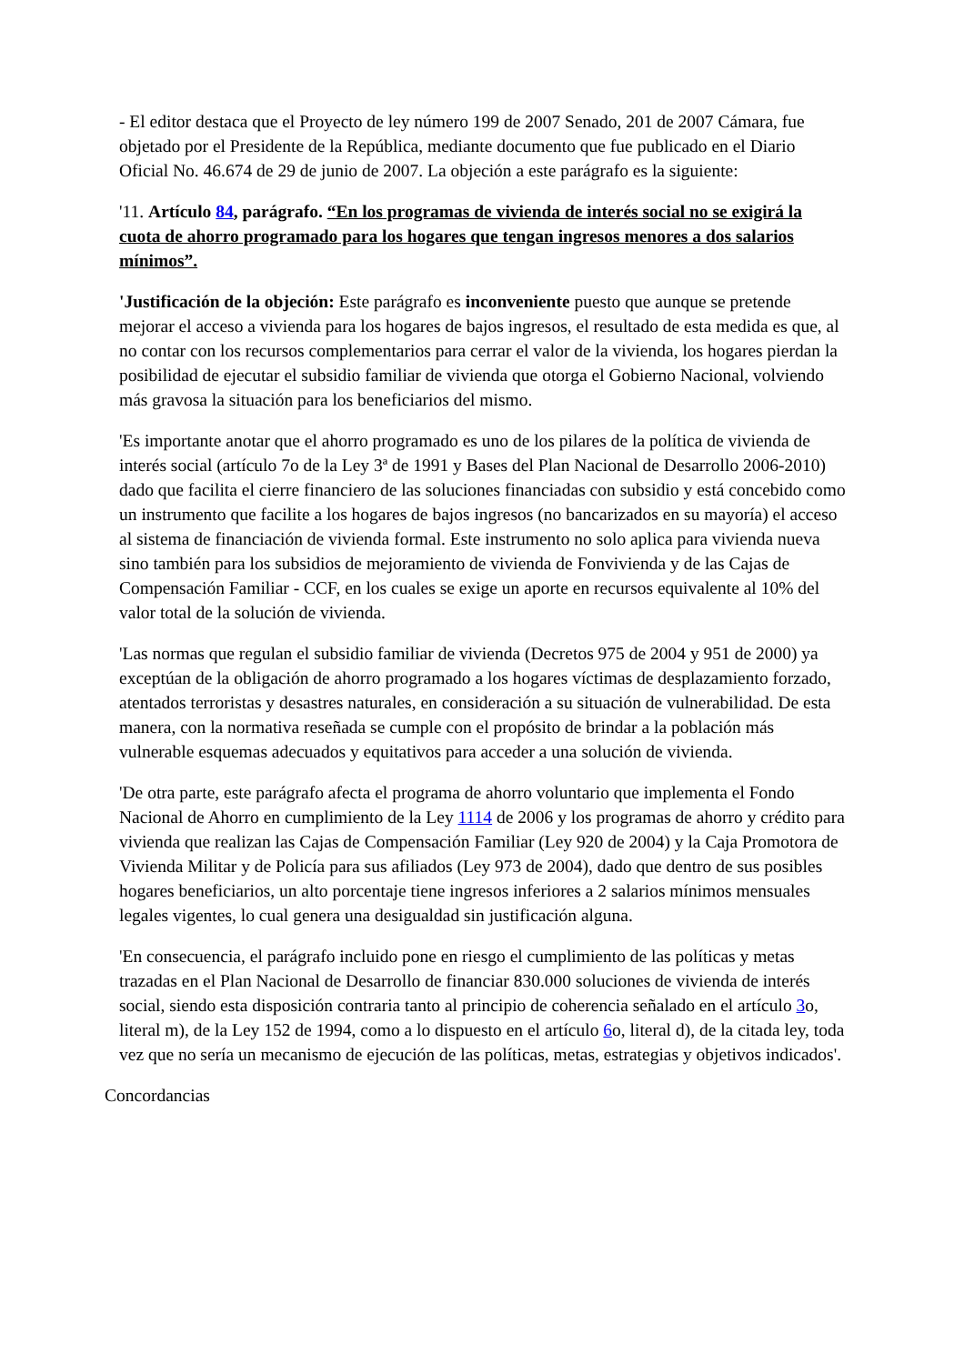- El editor destaca que el Proyecto de ley número 199 de 2007 Senado, 201 de 2007 Cámara, fue objetado por el Presidente de la República, mediante documento que fue publicado en el Diario Oficial No. 46.674 de 29 de junio de 2007. La objeción a este parágrafo es la siguiente:
'11. Artículo 84, parágrafo. “En los programas de vivienda de interés social no se exigirá la cuota de ahorro programado para los hogares que tengan ingresos menores a dos salarios mínimos”.
'Justificación de la objeción: Este parágrafo es inconveniente puesto que aunque se pretende mejorar el acceso a vivienda para los hogares de bajos ingresos, el resultado de esta medida es que, al no contar con los recursos complementarios para cerrar el valor de la vivienda, los hogares pierdan la posibilidad de ejecutar el subsidio familiar de vivienda que otorga el Gobierno Nacional, volviendo más gravosa la situación para los beneficiarios del mismo.
'Es importante anotar que el ahorro programado es uno de los pilares de la política de vivienda de interés social (artículo 7o de la Ley 3ª de 1991 y Bases del Plan Nacional de Desarrollo 2006-2010) dado que facilita el cierre financiero de las soluciones financiadas con subsidio y está concebido como un instrumento que facilite a los hogares de bajos ingresos (no bancarizados en su mayoría) el acceso al sistema de financiación de vivienda formal. Este instrumento no solo aplica para vivienda nueva sino también para los subsidios de mejoramiento de vivienda de Fonvivienda y de las Cajas de Compensación Familiar - CCF, en los cuales se exige un aporte en recursos equivalente al 10% del valor total de la solución de vivienda.
'Las normas que regulan el subsidio familiar de vivienda (Decretos 975 de 2004 y 951 de 2000) ya exceptúan de la obligación de ahorro programado a los hogares víctimas de desplazamiento forzado, atentados terroristas y desastres naturales, en consideración a su situación de vulnerabilidad. De esta manera, con la normativa reseñada se cumple con el propósito de brindar a la población más vulnerable esquemas adecuados y equitativos para acceder a una solución de vivienda.
'De otra parte, este parágrafo afecta el programa de ahorro voluntario que implementa el Fondo Nacional de Ahorro en cumplimiento de la Ley 1114 de 2006 y los programas de ahorro y crédito para vivienda que realizan las Cajas de Compensación Familiar (Ley 920 de 2004) y la Caja Promotora de Vivienda Militar y de Policía para sus afiliados (Ley 973 de 2004), dado que dentro de sus posibles hogares beneficiarios, un alto porcentaje tiene ingresos inferiores a 2 salarios mínimos mensuales legales vigentes, lo cual genera una desigualdad sin justificación alguna.
'En consecuencia, el parágrafo incluido pone en riesgo el cumplimiento de las políticas y metas trazadas en el Plan Nacional de Desarrollo de financiar 830.000 soluciones de vivienda de interés social, siendo esta disposición contraria tanto al principio de coherencia señalado en el artículo 3o, literal m), de la Ley 152 de 1994, como a lo dispuesto en el artículo 6o, literal d), de la citada ley, toda vez que no sería un mecanismo de ejecución de las políticas, metas, estrategias y objetivos indicados'.
Concordancias